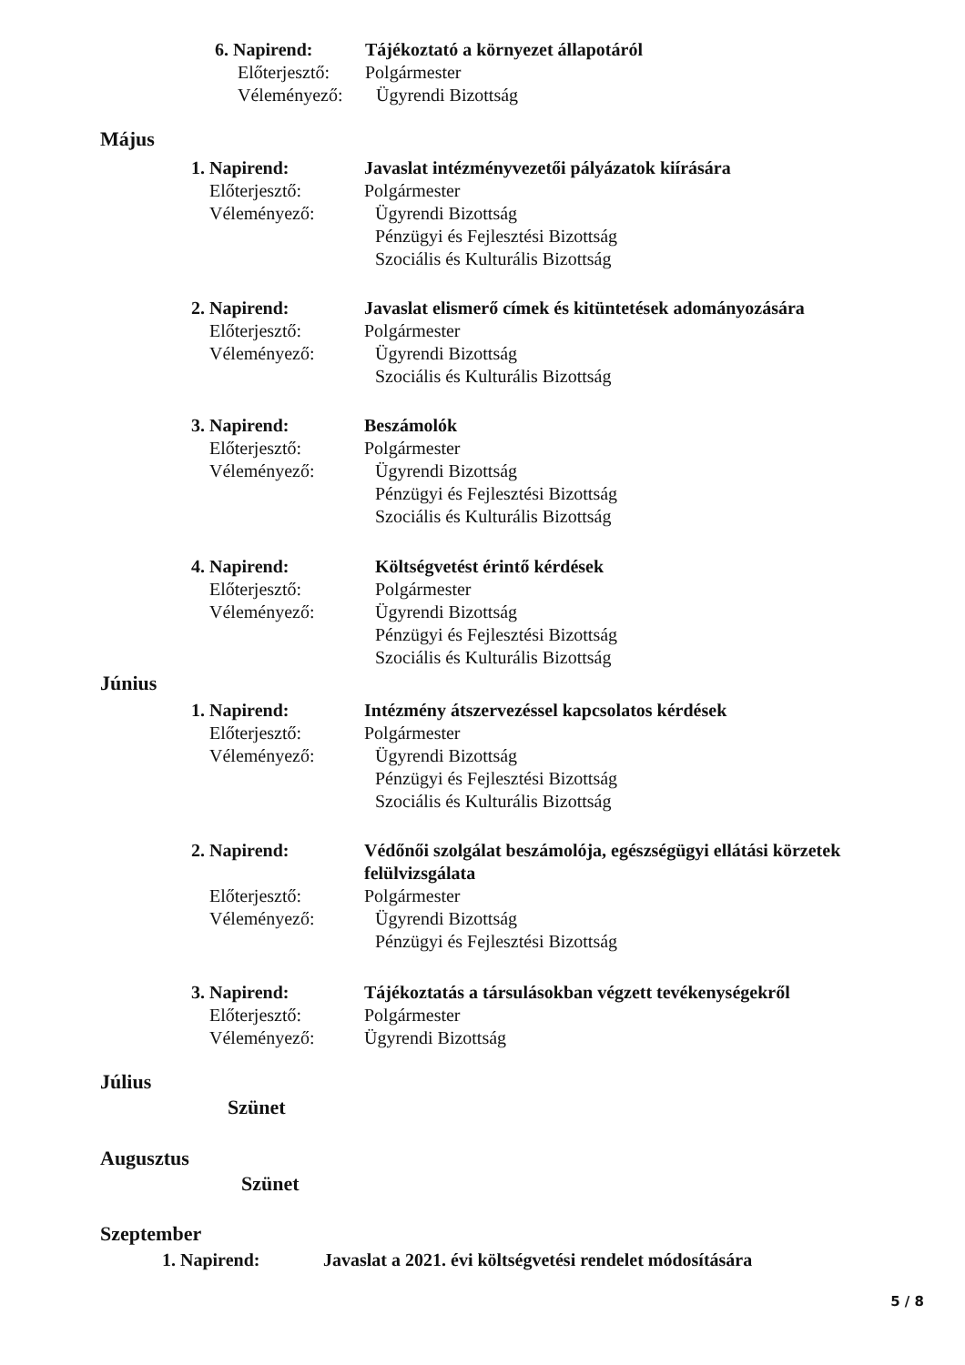6. Napirend: Tájékoztató a környezet állapotáról Előterjesztő: Polgármester Véleményező: Ügyrendi Bizottság
Május
1. Napirend: Javaslat intézményvezetői pályázatok kiírására Előterjesztő: Polgármester Véleményező: Ügyrendi Bizottság
Pénzügyi és Fejlesztési Bizottság
Szociális és Kulturális Bizottság
2. Napirend: Javaslat elismerő címek és kitüntetések adományozására Előterjesztő: Polgármester Véleményező: Ügyrendi Bizottság
Szociális és Kulturális Bizottság
3. Napirend: Beszámolók Előterjesztő: Polgármester Véleményező: Ügyrendi Bizottság
Pénzügyi és Fejlesztési Bizottság
Szociális és Kulturális Bizottság
4. Napirend: Költségvetést érintő kérdések Előterjesztő: Polgármester Véleményező: Ügyrendi Bizottság
Pénzügyi és Fejlesztési Bizottság
Szociális és Kulturális Bizottság
Június
1. Napirend: Intézmény átszervezéssel kapcsolatos kérdések Előterjesztő: Polgármester Véleményező: Ügyrendi Bizottság
Pénzügyi és Fejlesztési Bizottság
Szociális és Kulturális Bizottság
2. Napirend: Védőnői szolgálat beszámolója, egészségügyi ellátási körzetek felülvizsgálata Előterjesztő: Polgármester Véleményező: Ügyrendi Bizottság
Pénzügyi és Fejlesztési Bizottság
3. Napirend: Tájékoztatás a társulásokban végzett tevékenységekről Előterjesztő: Polgármester Véleményező: Ügyrendi Bizottság
Július
Szünet
Augusztus
Szünet
Szeptember
1. Napirend: Javaslat a 2021. évi költségvetési rendelet módosítására
5 / 8